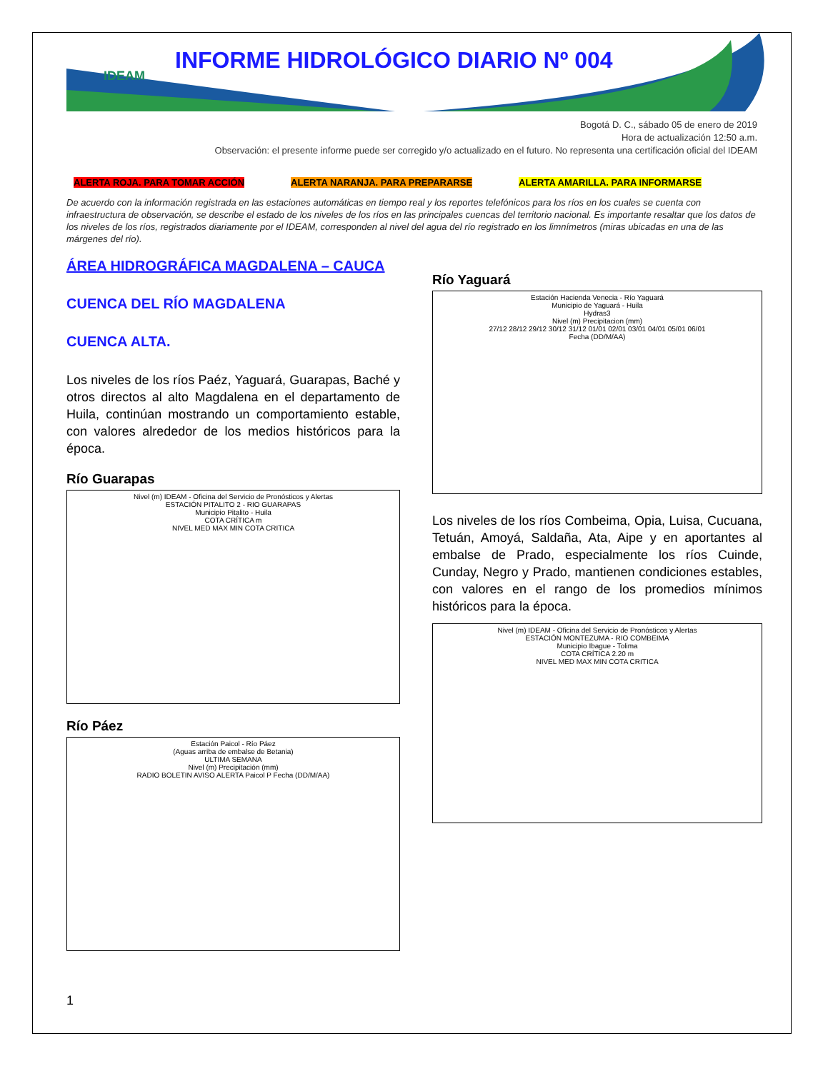IDEAM
INFORME HIDROLÓGICO DIARIO Nº 004
Bogotá D. C., sábado 05 de enero de 2019
Hora de actualización 12:50 a.m.
Observación: el presente informe puede ser corregido y/o actualizado en el futuro. No representa una certificación oficial del IDEAM
ALERTA ROJA. PARA TOMAR ACCIÓN ALERTA NARANJA. PARA PREPARARSE ALERTA AMARILLA. PARA INFORMARSE
De acuerdo con la información registrada en las estaciones automáticas en tiempo real y los reportes telefónicos para los ríos en los cuales se cuenta con infraestructura de observación, se describe el estado de los niveles de los ríos en las principales cuencas del territorio nacional. Es importante resaltar que los datos de los niveles de los ríos, registrados diariamente por el IDEAM, corresponden al nivel del agua del río registrado en los limnímetros (miras ubicadas en una de las márgenes del río).
ÁREA HIDROGRÁFICA MAGDALENA – CAUCA
CUENCA DEL RÍO MAGDALENA
CUENCA ALTA.
Los niveles de los ríos Paéz, Yaguará, Guarapas, Baché y otros directos al alto Magdalena en el departamento de Huila, continúan mostrando un comportamiento estable, con valores alrededor de los medios históricos para la época.
Río Guarapas
Nivel (m) IDEAM - Oficina del Servicio de Pronósticos y Alertas
ESTACIÓN PITALITO 2 - RIO GUARAPAS
Municipio Pitalito - Huila
COTA CRÍTICA m
NIVEL MED MAX MIN COTA CRITICA
Río Páez
Estación Paicol - Río Páez
(Aguas arriba de embalse de Betania)
ULTIMA SEMANA
Nivel (m) Precipitación (mm)
RADIO BOLETIN AVISO ALERTA Paicol P Fecha (DD/M/AA)
Río Yaguará
Estación Hacienda Venecia - Río Yaguará
Municipio de Yaguará - Huila
Hydras3
Nivel (m) Precipitacion (mm)
27/12 28/12 29/12 30/12 31/12 01/01 02/01 03/01 04/01 05/01 06/01
Fecha (DD/M/AA)
Los niveles de los ríos Combeima, Opia, Luisa, Cucuana, Tetuán, Amoyá, Saldaña, Ata, Aipe y en aportantes al embalse de Prado, especialmente los ríos Cuinde, Cunday, Negro y Prado, mantienen condiciones estables, con valores en el rango de los promedios mínimos históricos para la época.
Nivel (m) IDEAM - Oficina del Servicio de Pronósticos y Alertas
ESTACIÓN MONTEZUMA - RIO COMBEIMA
Municipio Ibague - Tolima
COTA CRÍTICA 2.20 m
NIVEL MED MAX MIN COTA CRITICA
1